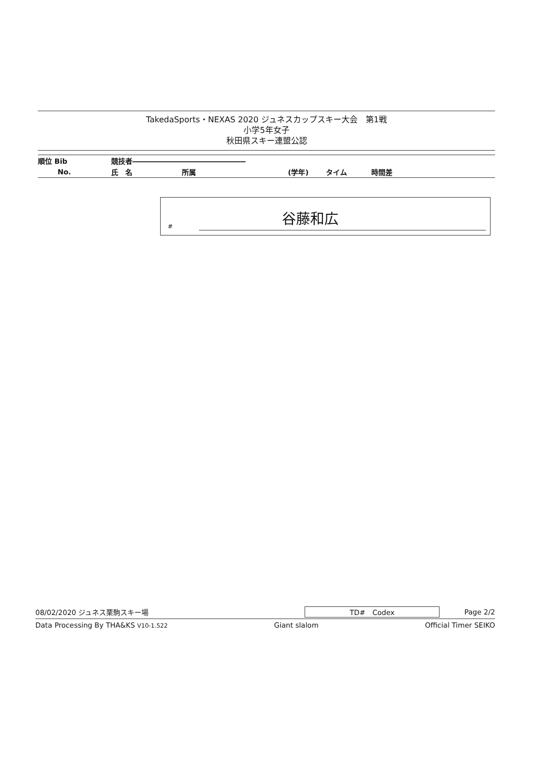TakedaSports・NEXAS 2020 ジュネスカップスキー大会　第1戦
小学5年女子
秋田県スキー連盟公認
| 順位 Bib | 競技者―――――――――――――――― | | | | |
| --- | --- | --- | --- | --- | --- |
| No. | 氏 名 | 所属 | (学年) | タイム | 時間差 |
#
谷藤和広
08/02/2020 ジュネス栗駒スキー場 TD#　Codex Page 2/2
Data Processing By THA&KS V10-1.522 Giant slalom Official Timer SEIKO